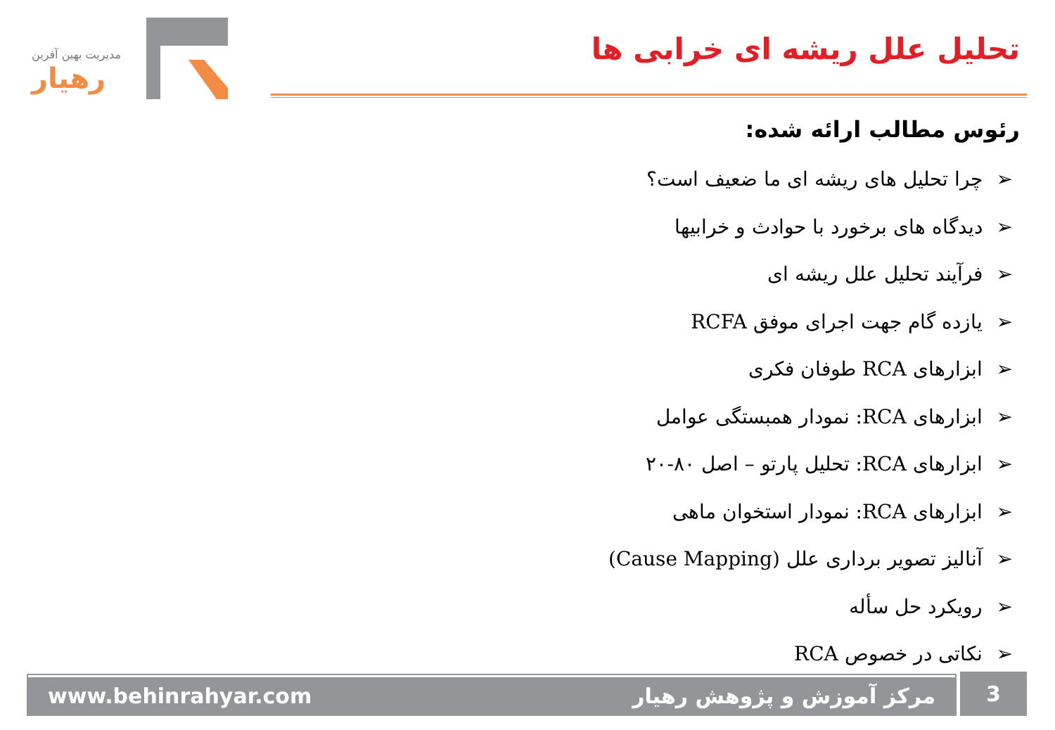مدیریت بهین آفرین
رهیار
تحلیل علل ریشه ای خرابی ها
رئوس مطالب ارائه شده:
➢چرا تحلیل های ریشه ای ما ضعیف است؟
➢دیدگاه های برخورد با حوادث و خرابیها
➢فرآیند تحلیل علل ریشه ای
➢یازده گام جهت اجرای موفق RCFA
➢ابزارهای RCA طوفان فکری
➢ابزارهای RCA: نمودار همبستگی عوامل
➢ابزارهای RCA: تحلیل پارتو – اصل ۸۰-۲۰
➢ابزارهای RCA: نمودار استخوان ماهی
➢آنالیز تصویر برداری علل (Cause Mapping)
➢رویکرد حل سأله
➢نکاتی در خصوص RCA
www.behinrahyar.com مرکز آموزش و پژوهش رهیار 3